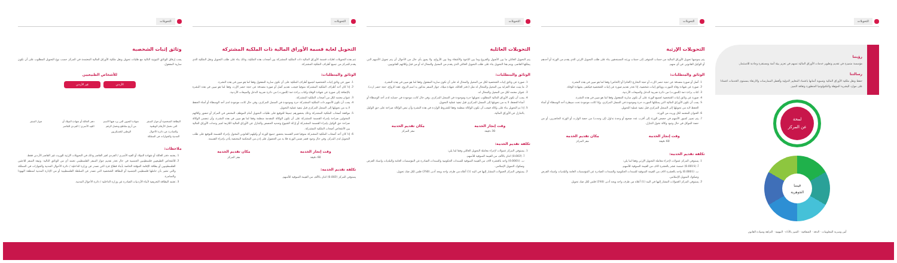التحويلات
رؤيتنا
مؤسسة متميزة في تقديم وتطوير خدمات الأوراق المالية تسهم في تعزيز بيئة آمنة ومستقرة وجاذبة للاستثمار.
رسالتنا
حفظ ونقل ملكية الأوراق المالية وتسوية أثمانها باعتماد المعايير الدولية وأفضل الممارسات والارتقاء بمستوى الخدمات اعتمادا على موارد البشرية المؤهلة والتكنولوجيا المتطورة وثقافة التميز.
لمحة
عن المركز
قيمنا
الجوهرية
أمن وسرية المعلومات · الدقة · الشفافية · التميز بالأداء · المهنية · النزاهة وسيادة القانون
التحويلات
التحويلات الإرثية
يتم بموجبها تحويل الأوراق المالية من حساب المتوفى إلى حساب ورثته المستحقين بناء على طلب التحويل الإرثي الذي يقدم من الورثة أو أحدهم أو الوكيل القانوني عن أي منهم.
الوثائق والمتطلبات:
1. أصل أو صورة مصدقة عن حجة حصر الإرث أو حجة التخارج (العام) أو (الخاص) وفقا لما هو مبين في هذه النشرة.
2. صورة عن شهادة وفاة المورث ووثائق إثبات شخصية، إذا تعذر تقديم صورة عن إثبات الشخصية فيكتفى بشهادة الوفاة.
3. كتاب براءة ذمة (للمورث) من دائرة ضريبة الدخل والمبيعات الأردنية.
4. صورة عن وثائق إثبات الشخصية لجميع الورثة على أن تكون سارية المفعول وفقا لما هو مبين في هذه النشرة.
5. يجب أن تكون الأوراق المالية التي يمتلكها المورث حرة وموجودة في السجل المركزي، وإذا كانت موجودة تحت سيطرة أحد الوسطاء أو أمناء الحفظ لابد من تحويلها إلى السجل المركزي قبل تنفيذ عملية التحويل.
6. العنوان المعتمد لكل وريث من الورثة.
7. يتم تجبير كسور الأسهم في حصص الورثة إلى أقرب عدد صحيح أو وحدة تداول (إن وجدت) من حصة الوارث أو الورثة الحاضرين، أو من حصة الموكل في حال وجود وكالة تخول التنازل.
وقت إنجاز الخدمة
60 دقيقة
مكان تقديم الخدمة
مقر المركز
تكلفة تقديم الخدمة:
1. يستوفي المركز عمولات لإجراء معاملة التحويل الإرثي وفقا لما يلي:
أ. (0.0015) خمسة عشر بالعشرة الاف من القيمة السوقية للأسهم.
ب. (0.0001) واحد بالعشرة الاف من القيمة السوقية للسندات الحكومية والسندات الصادرة عن المؤسسات العامة والبلديات واسناد القرض وصكوك التمويل الإسلامي.
2. يستوفي المركز العمولات المشار إليها في البند (1) أعلاه من طرف واحد وبحد أدنى (250) فلس لكل صك تحويل.
التحويلات
التحويلات العائلية
يتم التحويل العائلي ما بين الأصول والفروع وما بين الإخوة والأشقاء وما بين الأزواج، ولا يجوز بأي حال من الأحوال أن يتم تحويل الأسهم التي يملكها القاصر، ويتم هذا التحويل بناء على طلب التحويل العائلي الذي يقدم من المحيل والمحال له أو من قبل وكلائهم القانونيين.
الوثائق والمتطلبات:
1. صورة عن وثائق إثبات الشخصية لكل من المحيل والمحال له على أن تكون سارية المفعول وفقا لما هو مبين في هذه النشرة.
2. ما يثبت صلة القرابة بين المحيل والمحال له مثل (دفتر العائلة، شهادة ميلاد، جواز السفر مذكور به اسم الزوج، عقد الزواج، حجة حصر ارث).
3. عنوان معتمد لكل من المحيل والمحال له.
4. يجب أن تكون الأوراق المالية المطلوب تحويلها حرة وموجودة في السجل المركزي، وفي حال كانت موجودة في حسابه لدى أحد الوسطاء أو أمناء الحفظ، لا بد من تحويلها إلى السجل المركزي قبل تنفيذ عملية التحويل.
5. إذا تم التحويل بناء على وكالة فيجب أن تكون الوكالة منظمة وفقا للشروط الواردة في هذه النشرة وأن تنص الوكالة صراحة على حق الوكيل بالتنازل عن الأوراق المالية.
وقت إنجاز الخدمة
30 دقيقة
مكان تقديم الخدمة
مقر المركز
تكلفة تقديم الخدمة:
1. يستوفي المركز عمولات لإجراء معاملة التحويل العائلي وفقا لما يلي:
أ. (0.002) اثنان بالألف من القيمة السوقية للأسهم.
ب. (0.0001) واحد بالعشرة الاف من القيمة السوقية للسندات الحكومية والسندات الصادرة عن المؤسسات العامة والبلديات واسناد القرض وصكوك التمويل الإسلامي.
2. يستوفي المركز العمولات المشار إليها في البند (1) أعلاه من طرف واحد وبحد أدنى (250) فلس لكل صك تحويل.
التحويلات
التحويل لغاية قسمة الأوراق المالية ذات الملكية المشتركة
تتم هذه التحويلات لغايات قسمة الأوراق المالية ذات الملكية المشتركة بين أصحاب هذه الملكية، وذلك بناء على طلب التحويل ونقل الملكية الذي يقدم للمركز من جميع أطراف الملكية المشتركة.
الوثائق والمتطلبات:
1. صور عن وثائق إثبات الشخصية لجميع أطراف الملكية على أن تكون سارية المفعول وفقا لما هو مبين في هذه النشرة.
2. إذا كان أحد أطراف الملكية المشتركة متوفيا فيجب تقديم أصل أو صورة مصدقة عن حجة حصر الإرث وفقا لما هو مبين في هذه النشرة بالإضافة إلى صورة عن شهادة الوفاة وكتاب براءة ذمة (للمورث) من دائرة ضريبة الدخل والمبيعات الأردنية.
3. عنوان معتمد لكل من أصحاب الملكية المشتركة.
4. يجب أن تكون الأسهم ذات الملكية المشتركة حرة وموجودة في السجل المركزي، وفي حال كانت موجودة لدى أحد الوسطاء أو أمناء الحفظ لا بد من تحويلها إلى السجل المركزي قبل تنفيذ عملية التحويل.
5. موافقة أصحاب الملكية المشتركة وذلك بحضورهم جميعا للتوقيع على طلبات التحويل أمام الموظف المختص في المركز أو حضور وكلائهم المخولين صراحة بإجراء القسمة المشتركة على أن تكون الوكالة المقدمة منظمة وفقا لما هو مبين في هذه النشرة، وأن تتضمن الوكالة صراحة حق الوكيل بإجراء القسمة المشتركة أو إزالة الشيوع وتحديد الحصص والتنازل عن الأوراق المالية اللازمة لجبر وحدات الأوراق المالية بين الأشخاص أصحاب الملكية المشتركة.
6. إذا كان أحد أصحاب الملكية المشتركة متوفيا فتتم القسمة بحضور جميع الورثة أو وكيلهم القانوني المخول بإجراء القسمة للتوقيع على طلب التحويل لدى المركز، وفي حال وجود قصر ضمن الورثة فلا بد من الحصول على إذن من المحكمة المختصة يأذن بإجراء القسمة.
وقت إنجاز الخدمة
60 دقيقة
مكان تقديم الخدمة
مقر المركز
تكلفة تقديم الخدمة:
يستوفي المركز (0.002) اثنان بالألف من القيمة السوقية للأسهم.
التحويلات
وثائق إثبات الشخصية
يجب إرفاق الوثائق الثبوتية التالية مع طلبات تحويل ونقل ملكية الأوراق المالية المعتمدة في المركز حسب نوع التحويل المطلوب على أن تكون سارية المفعول.
للأشخاص الطبيعيين
الأردني غير الأردني
البطاقة الشخصية أو جواز السفر التي تحمل الأرقام الوطنية والصادرة عن دائرة الأحوال المدنية والجوازات في المملكة
شهادة التعيين التي يرد فيها الاسم من أربع مقاطع وتحمل الرقم الوطني للعسكريين
دفتر العائلة أو شهادة الميلاد أو القيد الأسري / الفردي للقاصر
جواز السفر
ملاحظات:
1. يعتمد دفتر العائلة أو شهادة الميلاد أو القيد الأسري / الفردي لغير القاصر وذلك في التحويلات الإرثية للوريث غير القاصر الأردني فقط.
2. للأشخاص الطبيعيين فلسطينيي الجنسية في حال تعذر تقديم جواز السفر الفلسطيني تعتمد أي من الوثائق التالية: وثيقة السفر للاجئين الفلسطينيين أو بطاقة الإقامة المؤقتة الخاصة بأبناء قطاع غزة التي تصدر عن وزارة الداخلية / دائرة الأحوال المدنية والجوازات في المملكة والتي تشير بأن حاملها فلسطيني الجنسية أو البطاقة الشخصية التي تصدر عن السلطة الفلسطينية أو من الإدارة المدنية لمنطقة اليهودا والسامرة.
3. تعتمد البطاقة التعريفية لأبناء الأردنيات الصادرة عن وزارة الداخلية / دائرة الأحوال المدنية.